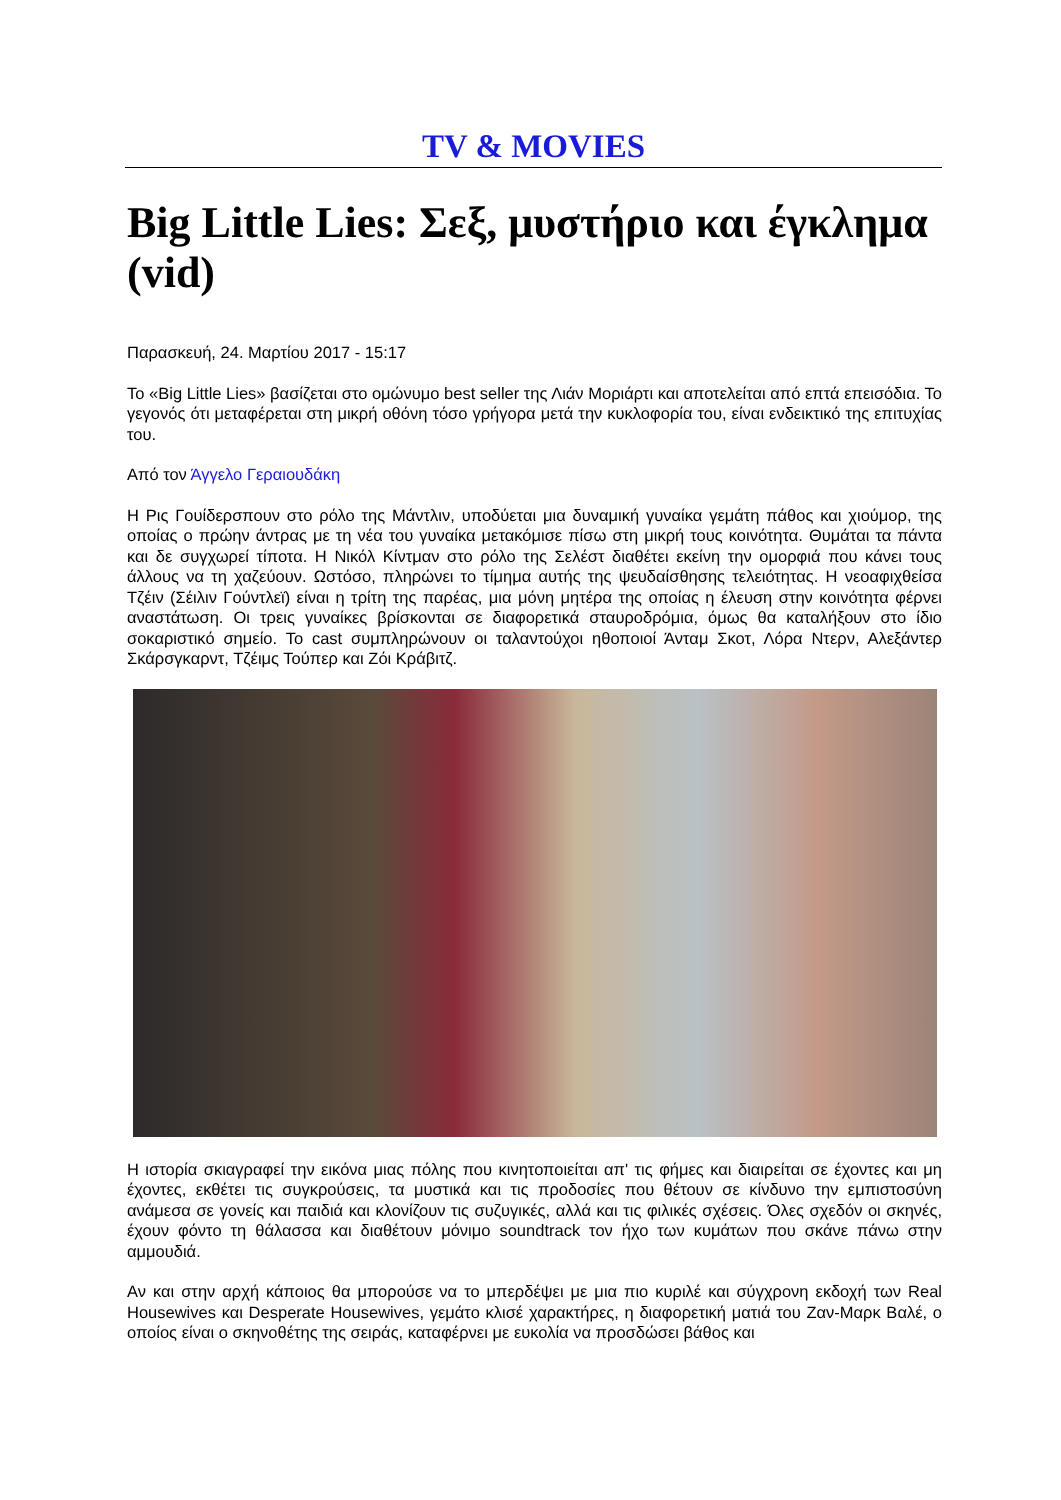TV & MOVIES
Big Little Lies: Σεξ, μυστήριο και έγκλημα (vid)
Παρασκευή, 24. Μαρτίου 2017 - 15:17
Το «Big Little Lies» βασίζεται στο ομώνυμο best seller της Λιάν Μοριάρτι και αποτελείται από επτά επεισόδια. Το γεγονός ότι μεταφέρεται στη μικρή οθόνη τόσο γρήγορα μετά την κυκλοφορία του, είναι ενδεικτικό της επιτυχίας του.
Από τον Άγγελο Γεραιουδάκη
Η Ρις Γουίδερσπουν στο ρόλο της Μάντλιν, υποδύεται μια δυναμική γυναίκα γεμάτη πάθος και χιούμορ, της οποίας ο πρώην άντρας με τη νέα του γυναίκα μετακόμισε πίσω στη μικρή τους κοινότητα. Θυμάται τα πάντα και δε συγχωρεί τίποτα. Η Νικόλ Κίντμαν στο ρόλο της Σελέστ διαθέτει εκείνη την ομορφιά που κάνει τους άλλους να τη χαζεύουν. Ωστόσο, πληρώνει το τίμημα αυτής της ψευδαίσθησης τελειότητας. Η νεοαφιχθείσα Τζέιν (Σέιλιν Γούντλεϊ) είναι η τρίτη της παρέας, μια μόνη μητέρα της οποίας η έλευση στην κοινότητα φέρνει αναστάτωση. Οι τρεις γυναίκες βρίσκονται σε διαφορετικά σταυροδρόμια, όμως θα καταλήξουν στο ίδιο σοκαριστικό σημείο. Το cast συμπληρώνουν οι ταλαντούχοι ηθοποιοί Άνταμ Σκοτ, Λόρα Ντερν, Αλεξάντερ Σκάρσγκαρντ, Τζέιμς Τούπερ και Ζόι Κράβιτζ.
Η ιστορία σκιαγραφεί την εικόνα μιας πόλης που κινητοποιείται απ' τις φήμες και διαιρείται σε έχοντες και μη έχοντες, εκθέτει τις συγκρούσεις, τα μυστικά και τις προδοσίες που θέτουν σε κίνδυνο την εμπιστοσύνη ανάμεσα σε γονείς και παιδιά και κλονίζουν τις συζυγικές, αλλά και τις φιλικές σχέσεις. Όλες σχεδόν οι σκηνές, έχουν φόντο τη θάλασσα και διαθέτουν μόνιμο soundtrack τον ήχο των κυμάτων που σκάνε πάνω στην αμμουδιά.
Αν και στην αρχή κάποιος θα μπορούσε να το μπερδέψει με μια πιο κυριλέ και σύγχρονη εκδοχή των Real Housewives και Desperate Housewives, γεμάτο κλισέ χαρακτήρες, η διαφορετική ματιά του Ζαν-Μαρκ Βαλέ, ο οποίος είναι ο σκηνοθέτης της σειράς, καταφέρνει με ευκολία να προσδώσει βάθος και